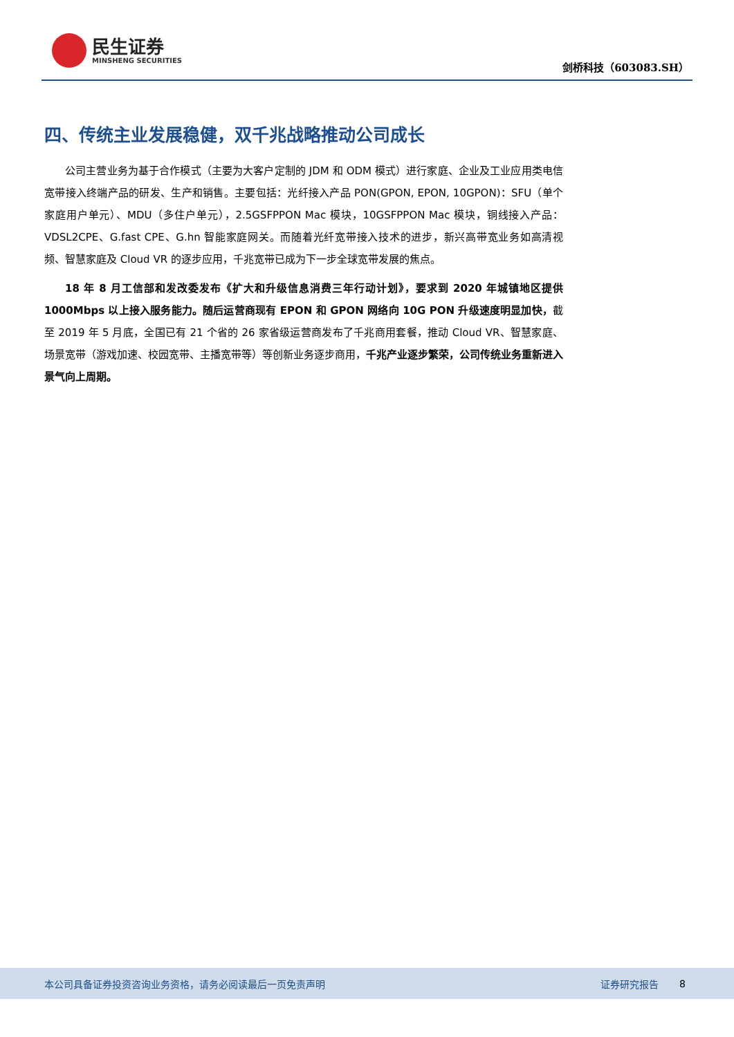民生证券
MINSHENG SECURITIES
剑桥科技（603083.SH）
四、传统主业发展稳健，双千兆战略推动公司成长
公司主营业务为基于合作模式（主要为大客户定制的 JDM 和 ODM 模式）进行家庭、企业及工业应用类电信宽带接入终端产品的研发、生产和销售。主要包括：光纤接入产品 PON(GPON, EPON, 10GPON)：SFU（单个家庭用户单元）、MDU（多住户单元），2.5GSFPPON Mac 模块，10GSFPPON Mac 模块，铜线接入产品：VDSL2CPE、G.fast CPE、G.hn 智能家庭网关。而随着光纤宽带接入技术的进步，新兴高带宽业务如高清视频、智慧家庭及 Cloud VR 的逐步应用，千兆宽带已成为下一步全球宽带发展的焦点。
18 年 8 月工信部和发改委发布《扩大和升级信息消费三年行动计划》，要求到 2020 年城镇地区提供 1000Mbps 以上接入服务能力。随后运营商现有 EPON 和 GPON 网络向 10G PON 升级速度明显加快，截至 2019 年 5 月底，全国已有 21 个省的 26 家省级运营商发布了千兆商用套餐，推动 Cloud VR、智慧家庭、场景宽带（游戏加速、校园宽带、主播宽带等）等创新业务逐步商用，千兆产业逐步繁荣，公司传统业务重新进入景气向上周期。
本公司具备证券投资咨询业务资格，请务必阅读最后一页免责声明 证券研究报告 8